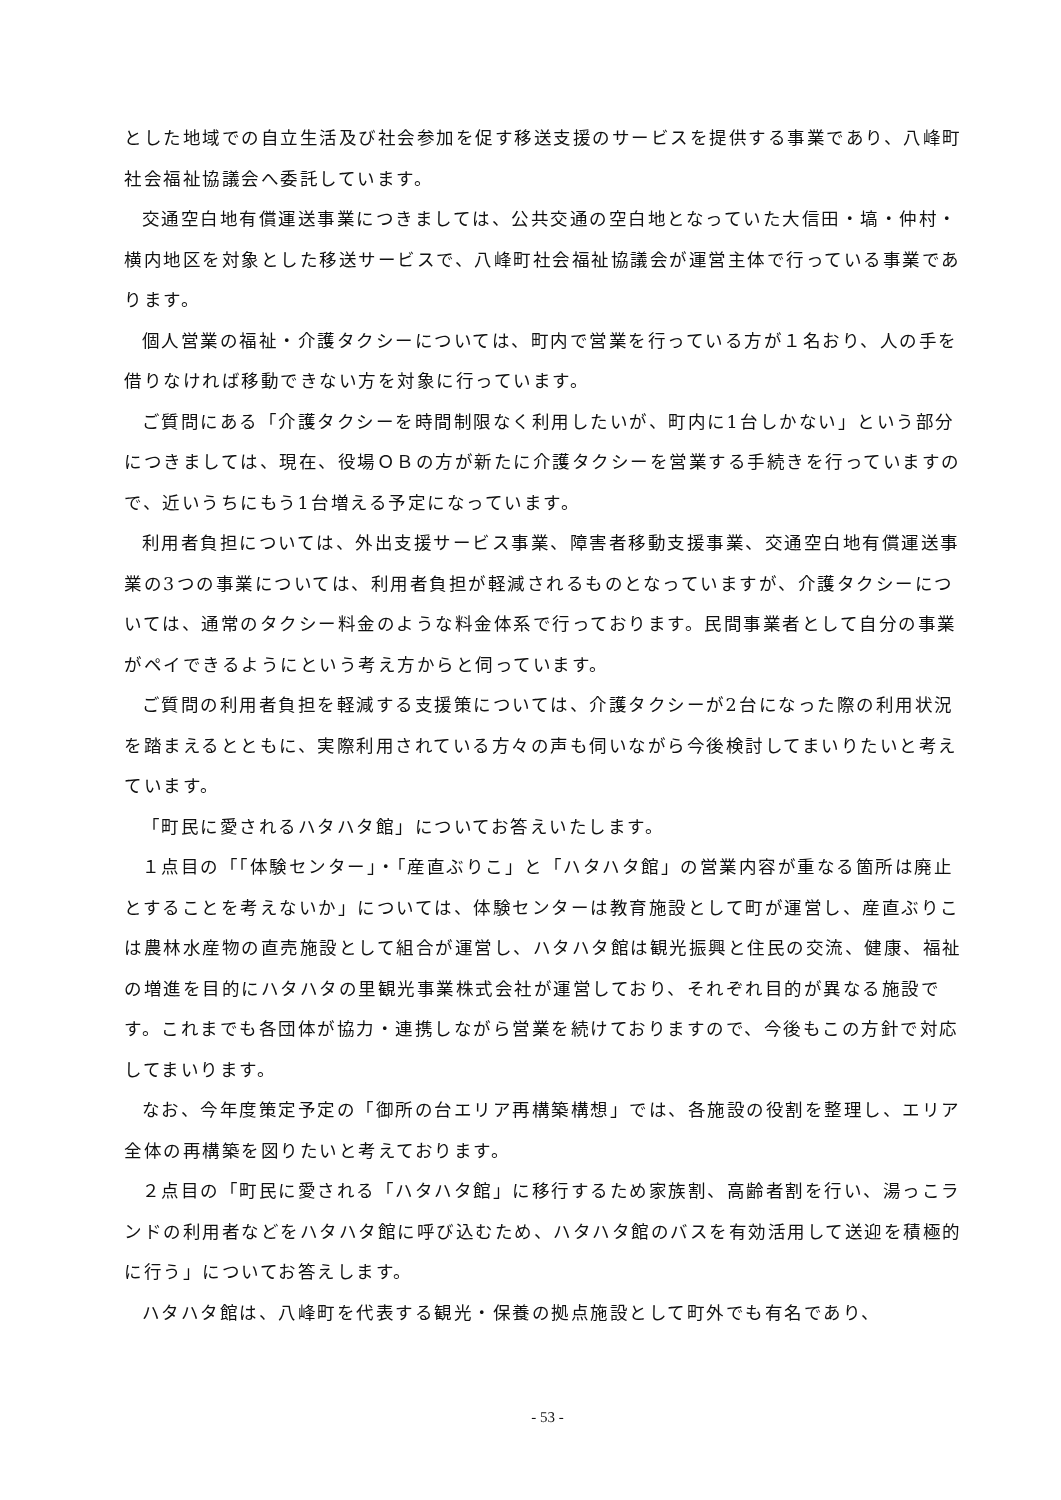とした地域での自立生活及び社会参加を促す移送支援のサービスを提供する事業であり、八峰町社会福祉協議会へ委託しています。
交通空白地有償運送事業につきましては、公共交通の空白地となっていた大信田・塙・仲村・横内地区を対象とした移送サービスで、八峰町社会福祉協議会が運営主体で行っている事業であります。
個人営業の福祉・介護タクシーについては、町内で営業を行っている方が１名おり、人の手を借りなければ移動できない方を対象に行っています。
ご質問にある「介護タクシーを時間制限なく利用したいが、町内に1台しかない」という部分につきましては、現在、役場ＯＢの方が新たに介護タクシーを営業する手続きを行っていますので、近いうちにもう1台増える予定になっています。
利用者負担については、外出支援サービス事業、障害者移動支援事業、交通空白地有償運送事業の3つの事業については、利用者負担が軽減されるものとなっていますが、介護タクシーについては、通常のタクシー料金のような料金体系で行っております。民間事業者として自分の事業がペイできるようにという考え方からと伺っています。
ご質問の利用者負担を軽減する支援策については、介護タクシーが2台になった際の利用状況を踏まえるとともに、実際利用されている方々の声も伺いながら今後検討してまいりたいと考えています。
「町民に愛されるハタハタ館」についてお答えいたします。
１点目の「「体験センター」・「産直ぶりこ」と「ハタハタ館」の営業内容が重なる箇所は廃止とすることを考えないか」については、体験センターは教育施設として町が運営し、産直ぶりこは農林水産物の直売施設として組合が運営し、ハタハタ館は観光振興と住民の交流、健康、福祉の増進を目的にハタハタの里観光事業株式会社が運営しており、それぞれ目的が異なる施設です。これまでも各団体が協力・連携しながら営業を続けておりますので、今後もこの方針で対応してまいります。
なお、今年度策定予定の「御所の台エリア再構築構想」では、各施設の役割を整理し、エリア全体の再構築を図りたいと考えております。
２点目の「町民に愛される「ハタハタ館」に移行するため家族割、高齢者割を行い、湯っこランドの利用者などをハタハタ館に呼び込むため、ハタハタ館のバスを有効活用して送迎を積極的に行う」についてお答えします。
ハタハタ館は、八峰町を代表する観光・保養の拠点施設として町外でも有名であり、
- 53 -